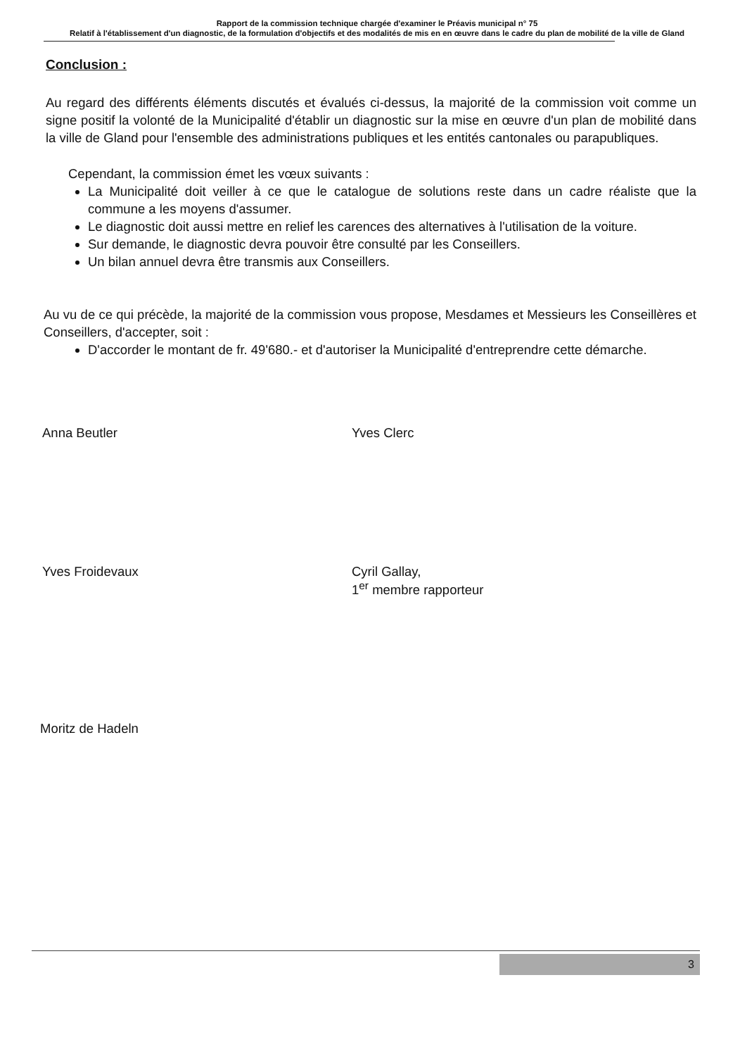Rapport de la commission technique chargée d'examiner le Préavis municipal n° 75
Relatif à l'établissement d'un diagnostic, de la formulation d'objectifs et des modalités de mis en en œuvre dans le cadre du plan de mobilité de la ville de Gland
Conclusion :
Au regard des différents éléments discutés et évalués ci-dessus, la majorité de la commission voit comme un signe positif la volonté de la Municipalité d'établir un diagnostic sur la mise en œuvre d'un plan de mobilité dans la ville de Gland pour l'ensemble des administrations publiques et les entités cantonales ou parapubliques.
Cependant, la commission émet les vœux suivants :
La Municipalité doit veiller à ce que le catalogue de solutions reste dans un cadre réaliste que la commune a les moyens d'assumer.
Le diagnostic doit aussi mettre en relief les carences des alternatives à l'utilisation de la voiture.
Sur demande, le diagnostic devra pouvoir être consulté par les Conseillers.
Un bilan annuel devra être transmis aux Conseillers.
Au vu de ce qui précède, la majorité de la commission vous propose, Mesdames et Messieurs les Conseillères et Conseillers, d'accepter, soit :
D'accorder le montant de fr. 49'680.- et d'autoriser la Municipalité d'entreprendre cette démarche.
Anna Beutler Yves Clerc
Yves Froidevaux Cyril Gallay,
1<sup>er</sup> membre rapporteur
Moritz de Hadeln
3